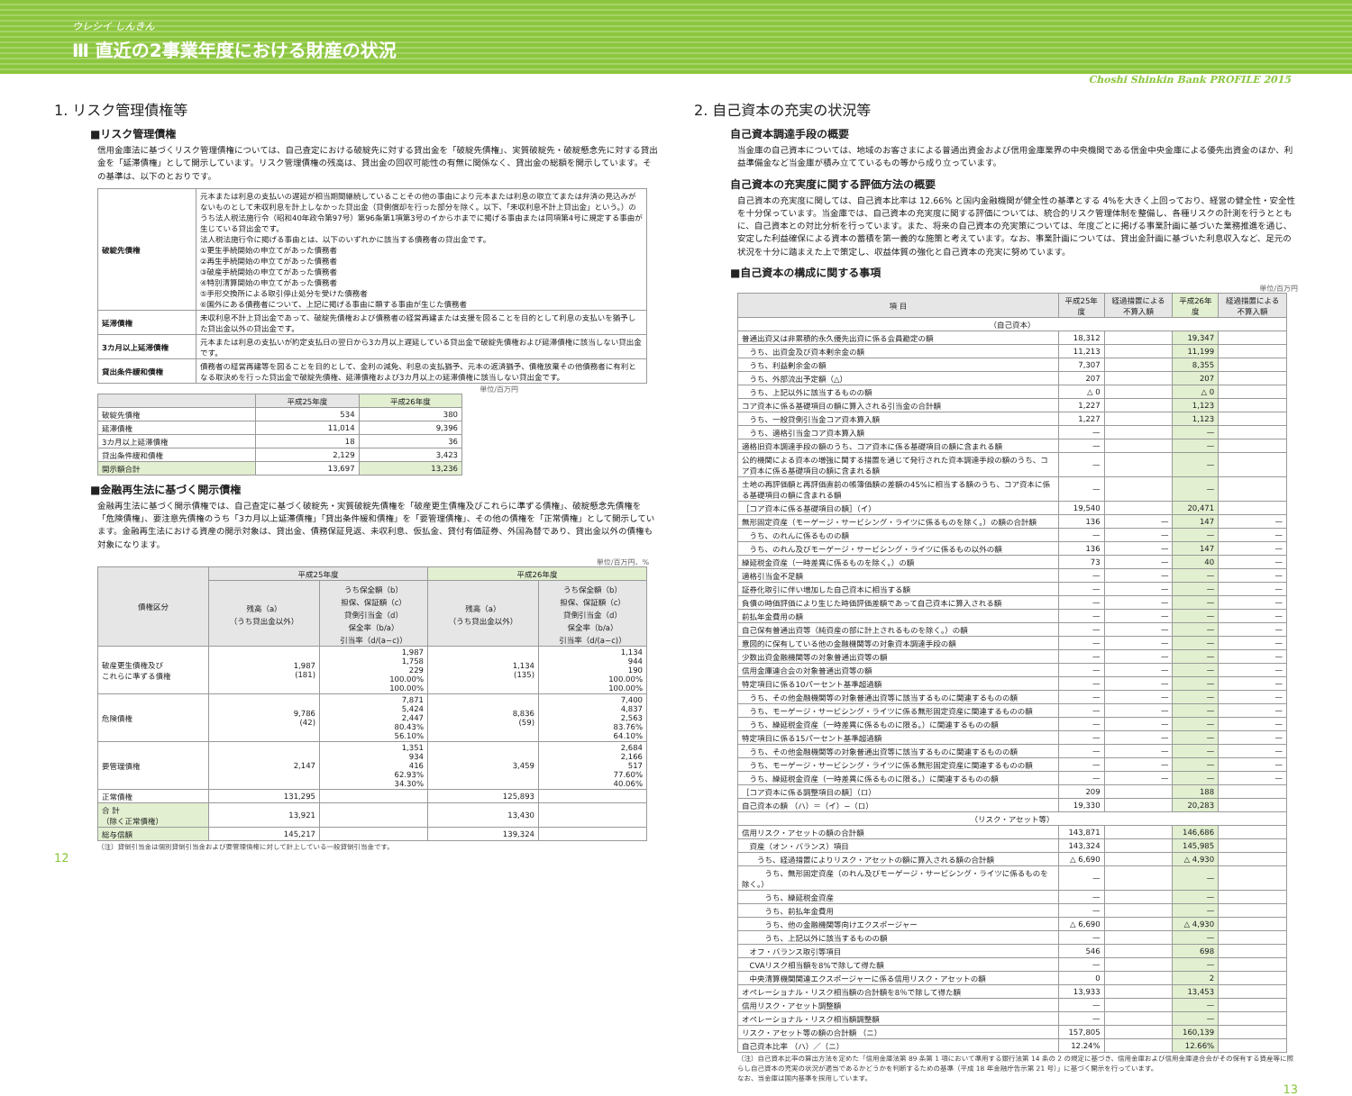ウレシイ しんきん
Ⅲ 直近の2事業年度における財産の状況
Choshi Shinkin Bank PROFILE 2015
1. リスク管理債権等
■リスク管理債権
信用金庫法に基づくリスク管理債権については、自己査定における破綻先に対する貸出金を「破綻先債権」、実質破綻先・破綻懸念先に対する貸出金を「延滞債権」として開示しています。リスク管理債権の残高は、貸出金の回収可能性の有無に関係なく、貸出金の総額を開示しています。その基準は、以下のとおりです。
| 破綻先債権 | 元本または利息の支払いの遅延が相当期間継続していることその他の事由により元本または利息の取立てまたは弁済の見込みがないものとして未収利息を計上しなかった貸出金（貸倒償却を行った部分を除く。以下、「未収利息不計上貸出金」という。）のうち法人税法施行令（昭和40年政令第97号）第96条第1項第3号のイからホまでに掲げる事由または同項第4号に規定する事由が生じている貸出金です。 法人税法施行令に掲げる事由とは、以下のいずれかに該当する債務者の貸出金です。 ①更生手続開始の申立てがあった債務者 ②再生手続開始の申立てがあった債務者 ③破産手続開始の申立てがあった債務者 ④特別清算開始の申立てがあった債務者 ⑤手形交換所による取引停止処分を受けた債務者 ⑥国外にある債務者について、上記に掲げる事由に類する事由が生じた債務者 |
| 延滞債権 | 未収利息不計上貸出金であって、破綻先債権および債務者の経営再建または支援を図ることを目的として利息の支払いを猶予した貸出金以外の貸出金です。 |
| 3カ月以上延滞債権 | 元本または利息の支払いが約定支払日の翌日から3カ月以上遅延している貸出金で破綻先債権および延滞債権に該当しない貸出金です。 |
| 貸出条件緩和債権 | 債務者の経営再建等を図ることを目的として、金利の減免、利息の支払猶予、元本の返済猶予、債権放棄その他債務者に有利となる取決めを行った貸出金で破綻先債権、延滞債権および3カ月以上の延滞債権に該当しない貸出金です。 |
単位/百万円
| | 平成25年度 | 平成26年度 |
| --- | --- | --- |
| 破綻先債権 | 534 | 380 |
| 延滞債権 | 11,014 | 9,396 |
| 3カ月以上延滞債権 | 18 | 36 |
| 貸出条件緩和債権 | 2,129 | 3,423 |
| 開示額合計 | 13,697 | 13,236 |
■金融再生法に基づく開示債権
金融再生法に基づく開示債権では、自己査定に基づく破綻先・実質破綻先債権を「破産更生債権及びこれらに準ずる債権」、破綻懸念先債権を「危険債権」、要注意先債権のうち「3カ月以上延滞債権」「貸出条件緩和債権」を「要管理債権」、その他の債権を「正常債権」として開示しています。金融再生法における資産の開示対象は、貸出金、債務保証見返、未収利息、仮払金、貸付有価証券、外国為替であり、貸出金以外の債権も対象になります。
単位/百万円、%
| 債権区分 | 平成25年度 | | 平成26年度 | |
| --- | --- | --- | --- | --- |
| | 残高（a） （うち貸出金以外） | うち保全額（b） 担保、保証額（c） 貸倒引当金（d） 保全率（b/a） 引当率（d/(a−c)） | 残高（a） （うち貸出金以外） | うち保全額（b） 担保、保証額（c） 貸倒引当金（d） 保全率（b/a） 引当率（d/(a−c)） |
| 破産更生債権及び これらに準ずる債権 | 1,987 (181) | 1,987 1,758 229 100.00% 100.00% | 1,134 (135) | 1,134 944 190 100.00% 100.00% |
| 危険債権 | 9,786 (42) | 7,871 5,424 2,447 80.43% 56.10% | 8,836 (59) | 7,400 4,837 2,563 83.76% 64.10% |
| 要管理債権 | 2,147 | 1,351 934 416 62.93% 34.30% | 3,459 | 2,684 2,166 517 77.60% 40.06% |
| 正常債権 | 131,295 | | 125,893 | |
| 合 計 （除く正常債権） | 13,921 | | 13,430 | |
| 総与信額 | 145,217 | | 139,324 | |
（注）貸倒引当金は個別貸倒引当金および要管理債権に対して計上している一般貸倒引当金です。
12
2. 自己資本の充実の状況等
自己資本調達手段の概要
当金庫の自己資本については、地域のお客さまによる普通出資金および信用金庫業界の中央機関である信金中央金庫による優先出資金のほか、利益準備金など当金庫が積み立てているもの等から成り立っています。
自己資本の充実度に関する評価方法の概要
自己資本の充実度に関しては、自己資本比率は 12.66% と国内金融機関が健全性の基準とする 4%を大きく上回っており、経営の健全性・安全性を十分保っています。当金庫では、自己資本の充実度に関する評価については、統合的リスク管理体制を整備し、各種リスクの計測を行うとともに、自己資本との対比分析を行っています。また、将来の自己資本の充実策については、年度ごとに掲げる事業計画に基づいた業務推進を通じ、安定した利益確保による資本の蓄積を第一義的な施策と考えています。なお、事業計画については、貸出金計画に基づいた利息収入など、足元の状況を十分に踏まえた上で策定し、収益体質の強化と自己資本の充実に努めています。
■自己資本の構成に関する事項
単位/百万円
| 項 目 | 平成25年度 | 経過措置による不算入額 | 平成26年度 | 経過措置による不算入額 |
| --- | --- | --- | --- | --- |
| （自己資本） | | | | |
| 普通出資又は非累積的永久優先出資に係る会員勘定の額 | 18,312 | | 19,347 | |
| うち、出資金及び資本剰余金の額 | 11,213 | | 11,199 | |
| うち、利益剰余金の額 | 7,307 | | 8,355 | |
| うち、外部流出予定額（△） | 207 | | 207 | |
| うち、上記以外に該当するものの額 | △ 0 | | △ 0 | |
| コア資本に係る基礎項目の額に算入される引当金の合計額 | 1,227 | | 1,123 | |
| うち、一般貸倒引当金コア資本算入額 | 1,227 | | 1,123 | |
| うち、適格引当金コア資本算入額 | — | | — | |
| 適格旧資本調達手段の額のうち、コア資本に係る基礎項目の額に含まれる額 | — | | — | |
| 公的機関による資本の増強に関する措置を通じて発行された資本調達手段の額のうち、コア資本に係る基礎項目の額に含まれる額 | — | | — | |
| 土地の再評価額と再評価直前の帳簿価額の差額の45%に相当する額のうち、コア資本に係る基礎項目の額に含まれる額 | — | | — | |
| ［コア資本に係る基礎項目の額］（イ） | 19,540 | | 20,471 | |
| 無形固定資産（モーゲージ・サービシング・ライツに係るものを除く。）の額の合計額 | 136 | — | 147 | — |
| うち、のれんに係るものの額 | — | — | — | — |
| うち、のれん及びモーゲージ・サービシング・ライツに係るもの以外の額 | 136 | — | 147 | — |
| 繰延税金資産（一時差異に係るものを除く。）の額 | 73 | — | 40 | — |
| 適格引当金不足額 | — | — | — | — |
| 証券化取引に伴い増加した自己資本に相当する額 | — | — | — | — |
| 負債の時価評価により生じた時価評価差額であって自己資本に算入される額 | — | — | — | — |
| 前払年金費用の額 | — | — | — | — |
| 自己保有普通出資等（純資産の部に計上されるものを除く。）の額 | — | — | — | — |
| 意図的に保有している他の金融機関等の対象資本調達手段の額 | — | — | — | — |
| 少数出資金融機関等の対象普通出資等の額 | — | — | — | — |
| 信用金庫連合会の対象普通出資等の額 | — | — | — | — |
| 特定項目に係る10パーセント基準超過額 | — | — | — | — |
| うち、その他金融機関等の対象普通出資等に該当するものに関連するものの額 | — | — | — | — |
| うち、モーゲージ・サービシング・ライツに係る無形固定資産に関連するものの額 | — | — | — | — |
| うち、繰延税金資産（一時差異に係るものに限る。）に関連するものの額 | — | — | — | — |
| 特定項目に係る15パーセント基準超過額 | — | — | — | — |
| うち、その他金融機関等の対象普通出資等に該当するものに関連するものの額 | — | — | — | — |
| うち、モーゲージ・サービシング・ライツに係る無形固定資産に関連するものの額 | — | — | — | — |
| うち、繰延税金資産（一時差異に係るものに限る。）に関連するものの額 | — | — | — | — |
| ［コア資本に係る調整項目の額］（ロ） | 209 | | 188 | |
| 自己資本の額 （ハ）＝（イ）−（ロ） | 19,330 | | 20,283 | |
| （リスク・アセット等） | | | | |
| 信用リスク・アセットの額の合計額 | 143,871 | | 146,686 | |
| 資産（オン・バランス）項目 | 143,324 | | 145,985 | |
| うち、経過措置によりリスク・アセットの額に算入される額の合計額 | △ 6,690 | | △ 4,930 | |
| うち、無形固定資産（のれん及びモーゲージ・サービシング・ライツに係るものを除く。） | — | | — | |
| うち、繰延税金資産 | — | | — | |
| うち、前払年金費用 | — | | — | |
| うち、他の金融機関等向けエクスポージャー | △ 6,690 | | △ 4,930 | |
| うち、上記以外に該当するものの額 | — | | — | |
| オフ・バランス取引等項目 | 546 | | 698 | |
| CVAリスク相当額を8%で除して得た額 | — | | — | |
| 中央清算機関関連エクスポージャーに係る信用リスク・アセットの額 | 0 | | 2 | |
| オペレーショナル・リスク相当額の合計額を8％で除して得た額 | 13,933 | | 13,453 | |
| 信用リスク・アセット調整額 | — | | — | |
| オペレーショナル・リスク相当額調整額 | — | | — | |
| リスク・アセット等の額の合計額 （ニ） | 157,805 | | 160,139 | |
| 自己資本比率 （ハ）／（ニ） | 12.24% | | 12.66% | |
（注）自己資本比率の算出方法を定めた「信用金庫法第 89 条第 1 項において準用する銀行法第 14 条の 2 の規定に基づき、信用金庫および信用金庫連合会がその保有する資産等に照らし自己資本の充実の状況が適当であるかどうかを判断するための基準（平成 18 年金融庁告示第 21 号）」に基づく開示を行っています。
なお、当金庫は国内基準を採用しています。
13